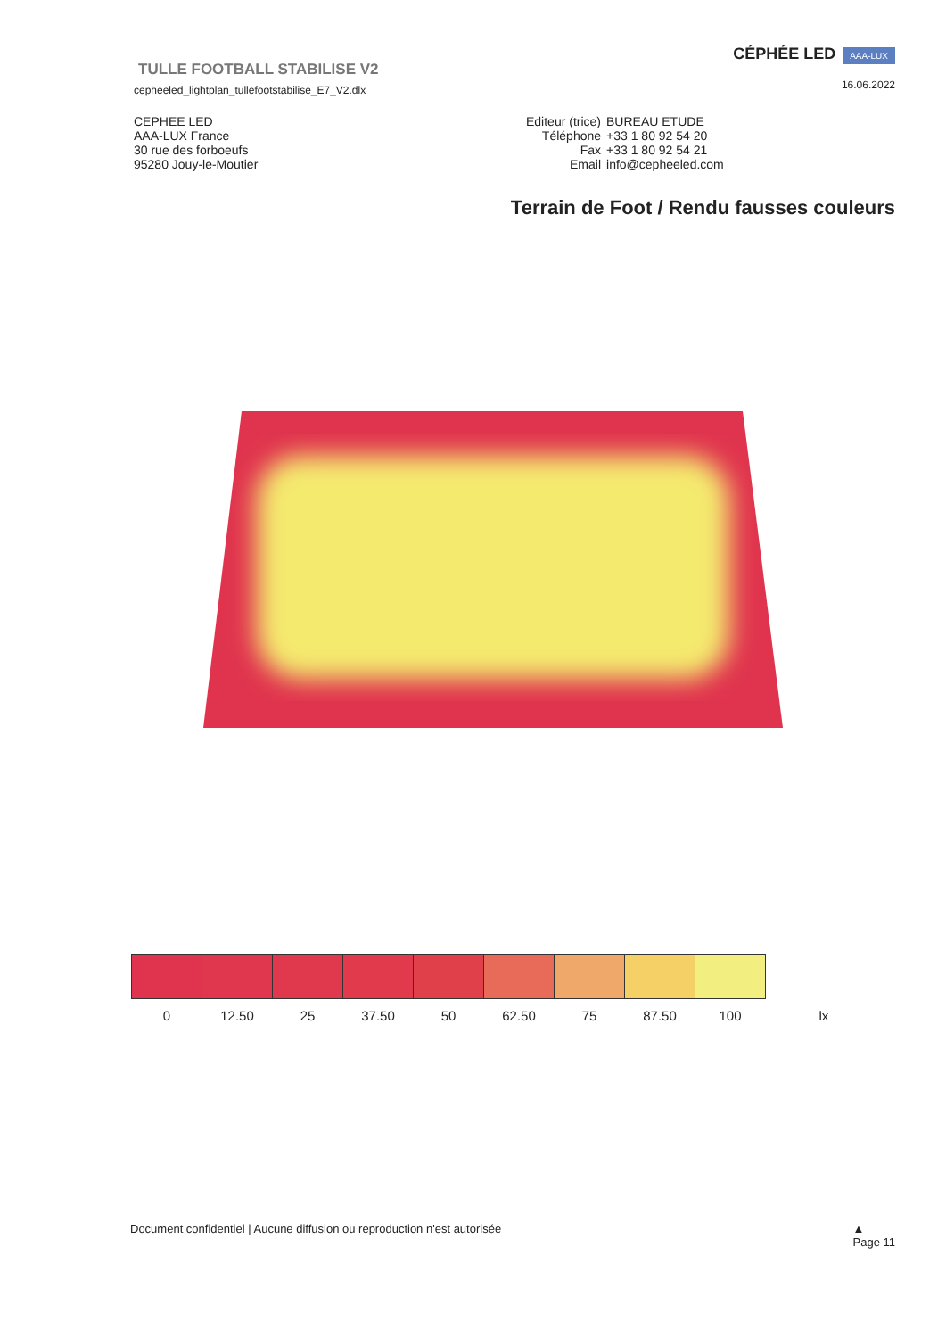TULLE FOOTBALL STABILISE V2
cepheeled_lightplan_tullefootstabilise_E7_V2.dlx
CÉPHÉE LED AAA-LUX
16.06.2022
CEPHEE LED
AAA-LUX France
30 rue des forboeufs
95280 Jouy-le-Moutier
| Editeur (trice) | BUREAU ETUDE |
| Téléphone | +33 1 80 92 54 20 |
| Fax | +33 1 80 92 54 21 |
| Email | info@cepheeled.com |
Terrain de Foot / Rendu fausses couleurs
| 0 | 12.50 | 25 | 37.50 | 50 | 62.50 | 75 | 87.50 | 100 | lx |
Document confidentiel | Aucune diffusion ou reproduction n'est autorisée
▲
Page 11